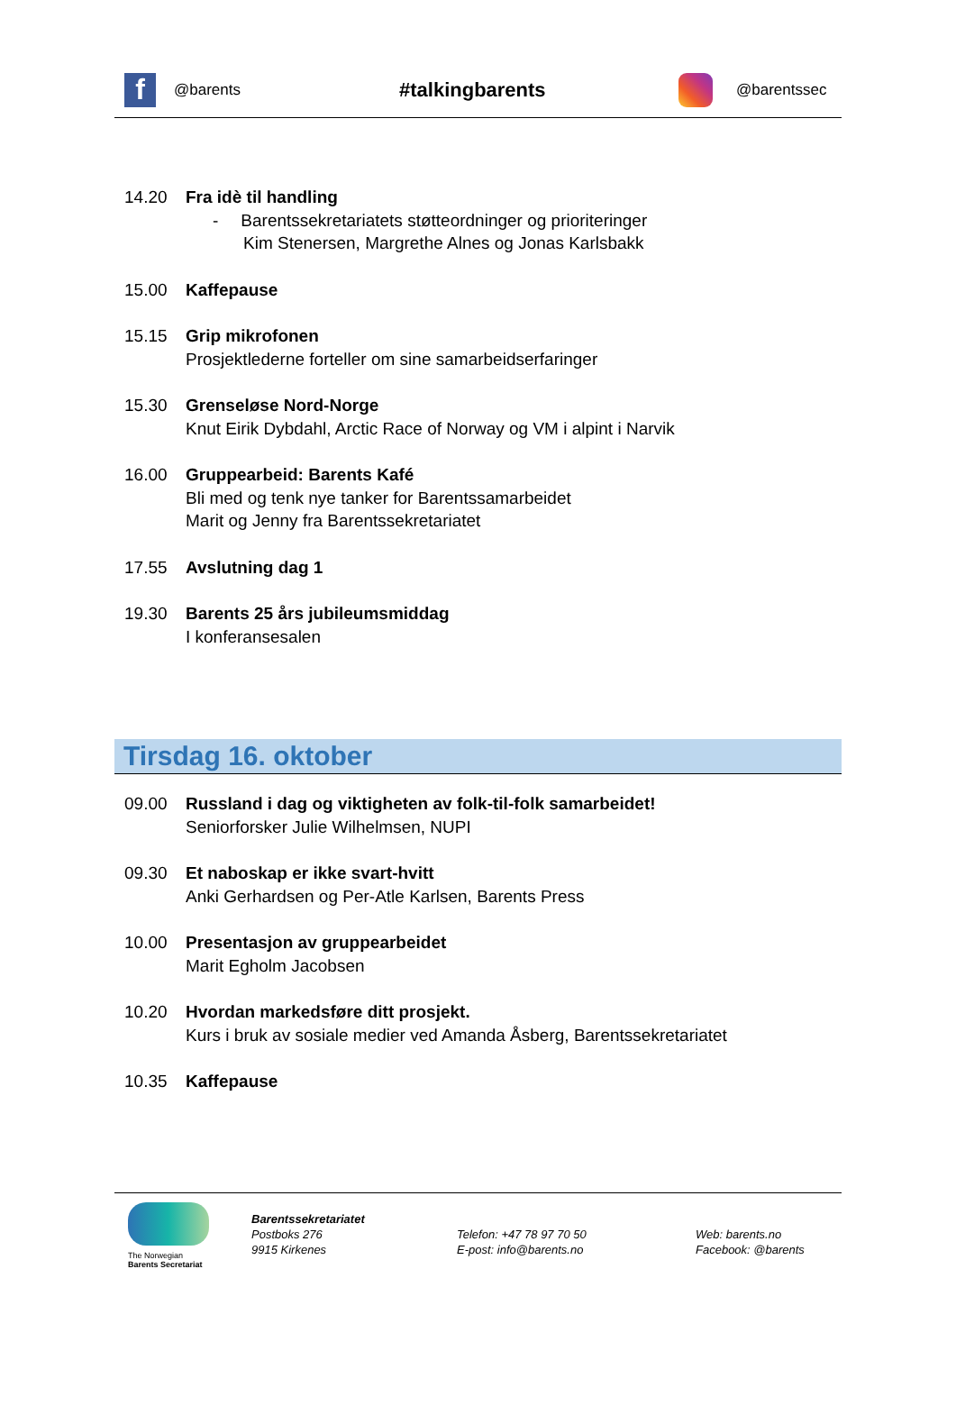f
@barents
#talkingbarents
@barentssec
14.20 Fra idè til handling
- Barentssekretariatets støtteordninger og prioriteringer
Kim Stenersen, Margrethe Alnes og Jonas Karlsbakk
15.00 Kaffepause
15.15 Grip mikrofonen
Prosjektlederne forteller om sine samarbeidserfaringer
15.30 Grenseløse Nord-Norge
Knut Eirik Dybdahl, Arctic Race of Norway og VM i alpint i Narvik
16.00 Gruppearbeid: Barents Kafé
Bli med og tenk nye tanker for Barentssamarbeidet
Marit og Jenny fra Barentssekretariatet
17.55 Avslutning dag 1
19.30 Barents 25 års jubileumsmiddag
I konferansesalen
Tirsdag 16. oktober
09.00 Russland i dag og viktigheten av folk-til-folk samarbeidet!
Seniorforsker Julie Wilhelmsen, NUPI
09.30 Et naboskap er ikke svart-hvitt
Anki Gerhardsen og Per-Atle Karlsen, Barents Press
10.00 Presentasjon av gruppearbeidet
Marit Egholm Jacobsen
10.20 Hvordan markedsføre ditt prosjekt.
Kurs i bruk av sosiale medier ved Amanda Åsberg, Barentssekretariatet
10.35 Kaffepause
The Norwegian
Barents Secretariat
Barentssekretariatet
Postboks 276
9915 Kirkenes
Telefon: +47 78 97 70 50
E-post: info@barents.no
Web: barents.no
Facebook: @barents